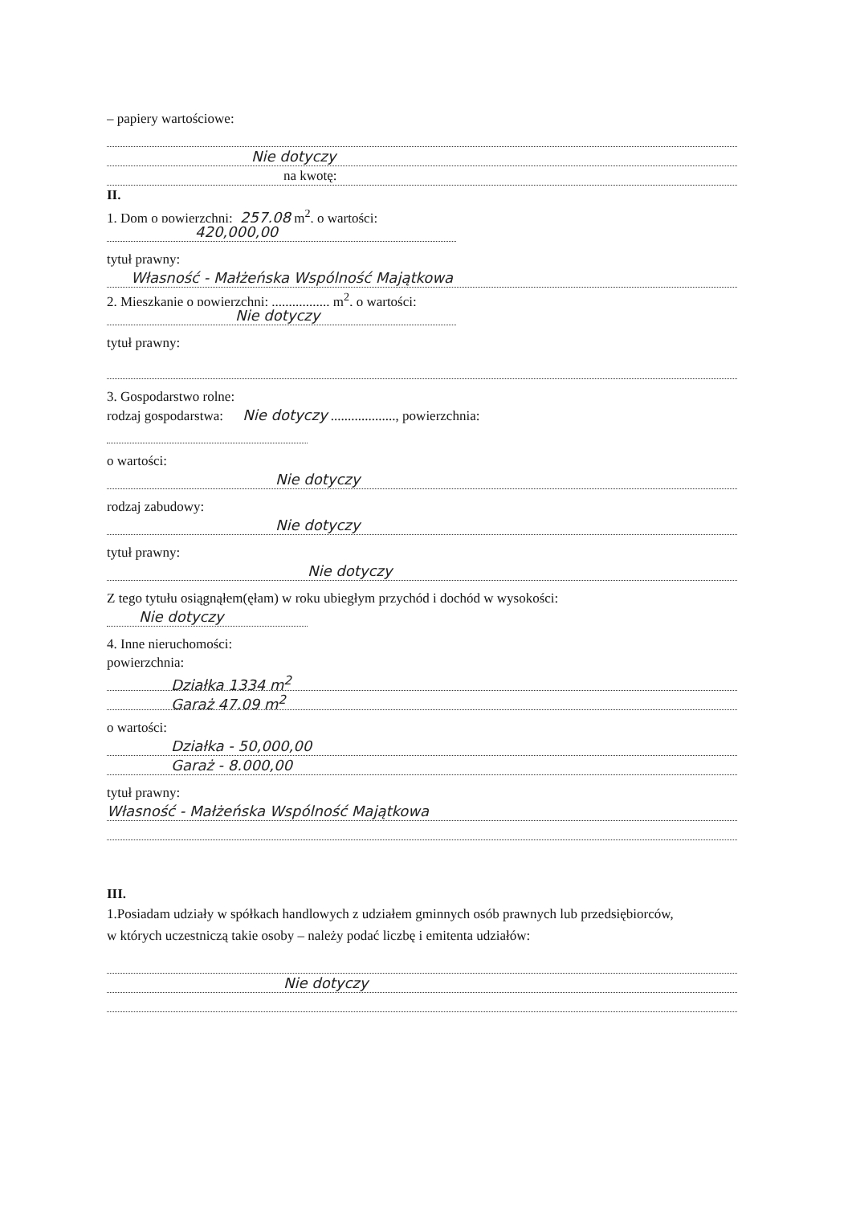– papiery wartościowe:
Nie dotyczy
na kwotę:
II.
1. Dom o powierzchni: 257,08 m<sup>2</sup>, o wartości:
420,000,00
tytuł prawny:
Własność - Małżeńska Wspólność Majątkowa
2. Mieszkanie o powierzchni: ................. m<sup>2</sup>, o wartości:
Nie dotyczy
tytuł prawny:
3. Gospodarstwo rolne:
rodzaj gospodarstwa: Nie dotyczy ..................., powierzchnia:
o wartości:
Nie dotyczy
rodzaj zabudowy:
Nie dotyczy
tytuł prawny:
Nie dotyczy
Z tego tytułu osiągnąłem(ęłam) w roku ubiegłym przychód i dochód w wysokości:
Nie dotyczy
4. Inne nieruchomości:
powierzchnia:
Działka 1334 m<sup>2</sup>
Garaż 47,09 m<sup>2</sup>
o wartości:
Działka - 50,000,00
Garaż - 8.000,00
tytuł prawny:
Własność - Małżeńska Wspólność Majątkowa
III.
1.Posiadam udziały w spółkach handlowych z udziałem gminnych osób prawnych lub przedsiębiorców,
w których uczestniczą takie osoby – należy podać liczbę i emitenta udziałów:
Nie dotyczy